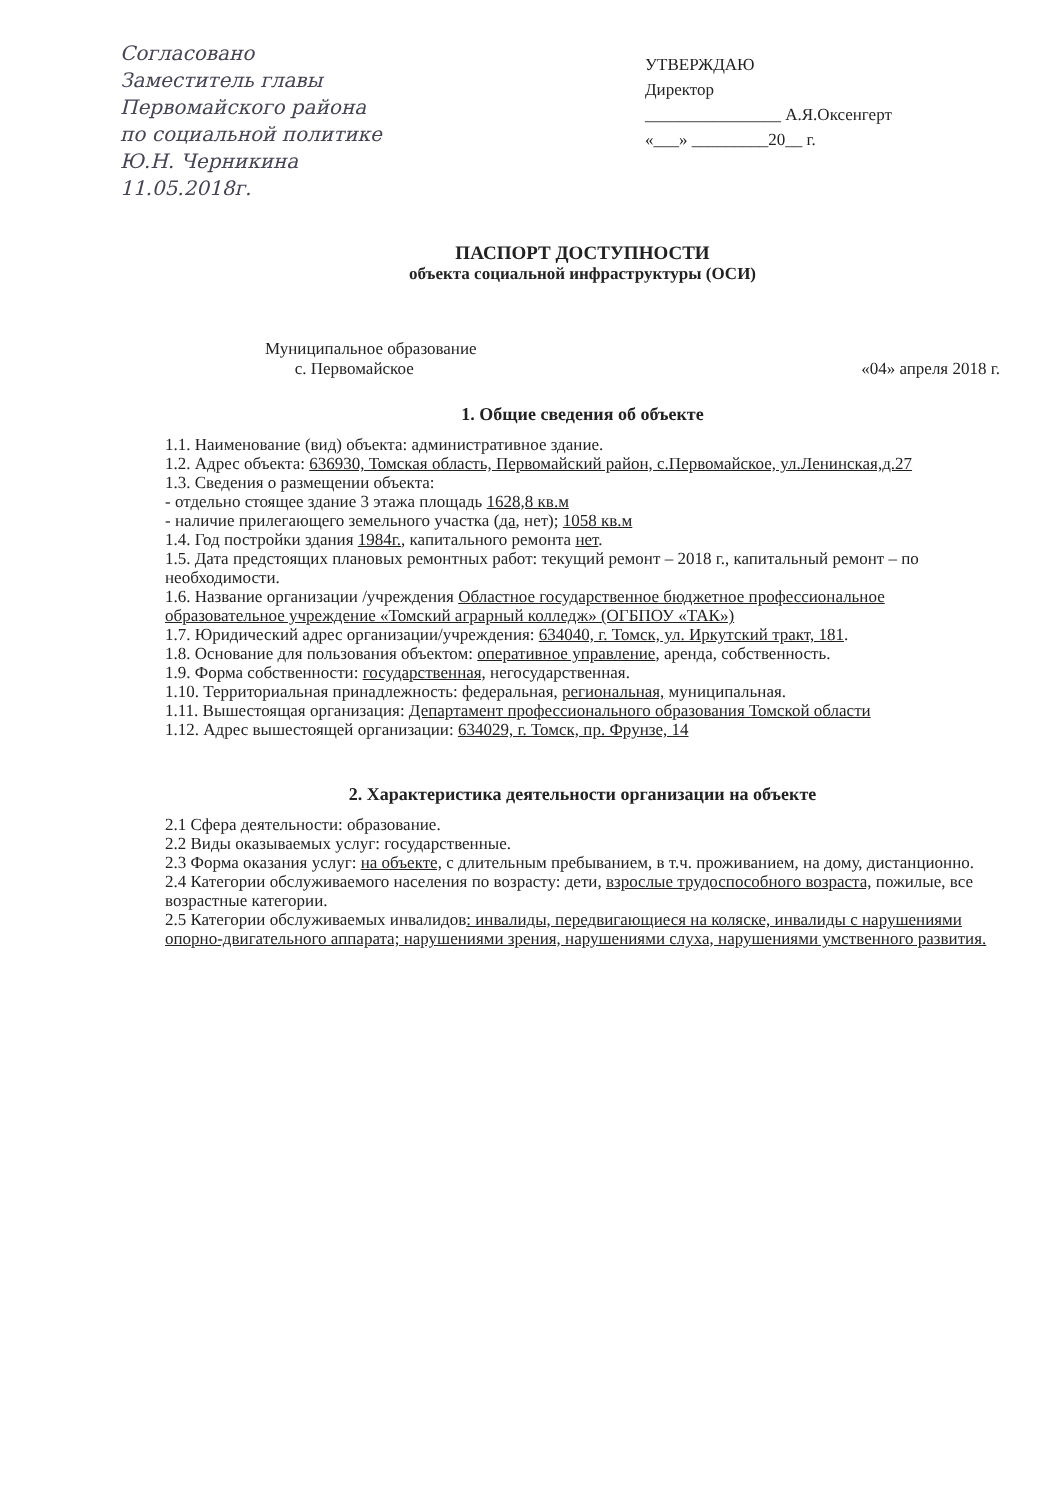Согласовано
Заместитель главы
Первомайского района
по социальной политике
Ю.Н. Черникина
11.05.2018г.
УТВЕРЖДАЮ
Директор
________________ А.Я.Оксенгерт
«___» _________20__ г.
ПАСПОРТ ДОСТУПНОСТИ
объекта социальной инфраструктуры (ОСИ)
Муниципальное образование
с. Первомайское
«04» апреля 2018 г.
1. Общие сведения об объекте
1.1. Наименование (вид) объекта: административное здание.
1.2. Адрес объекта: 636930, Томская область, Первомайский район, с.Первомайское, ул.Ленинская,д.27
1.3. Сведения о размещении объекта:
- отдельно стоящее здание 3 этажа площадь 1628,8 кв.м
- наличие прилегающего земельного участка (да, нет); 1058 кв.м
1.4. Год постройки здания 1984г., капитального ремонта нет.
1.5. Дата предстоящих плановых ремонтных работ: текущий ремонт – 2018 г., капитальный ремонт – по необходимости.
1.6. Название организации /учреждения Областное государственное бюджетное профессиональное образовательное учреждение «Томский аграрный колледж» (ОГБПОУ «ТАК»)
1.7. Юридический адрес организации/учреждения: 634040, г. Томск, ул. Иркутский тракт, 181.
1.8. Основание для пользования объектом: оперативное управление, аренда, собственность.
1.9. Форма собственности: государственная, негосударственная.
1.10. Территориальная принадлежность: федеральная, региональная, муниципальная.
1.11. Вышестоящая организация: Департамент профессионального образования Томской области
1.12. Адрес вышестоящей организации: 634029, г. Томск, пр. Фрунзе, 14
2. Характеристика деятельности организации на объекте
2.1 Сфера деятельности: образование.
2.2 Виды оказываемых услуг: государственные.
2.3 Форма оказания услуг: на объекте, с длительным пребыванием, в т.ч. проживанием, на дому, дистанционно.
2.4 Категории обслуживаемого населения по возрасту: дети, взрослые трудоспособного возраста, пожилые, все возрастные категории.
2.5 Категории обслуживаемых инвалидов: инвалиды, передвигающиеся на коляске, инвалиды с нарушениями опорно-двигательного аппарата; нарушениями зрения, нарушениями слуха, нарушениями умственного развития.